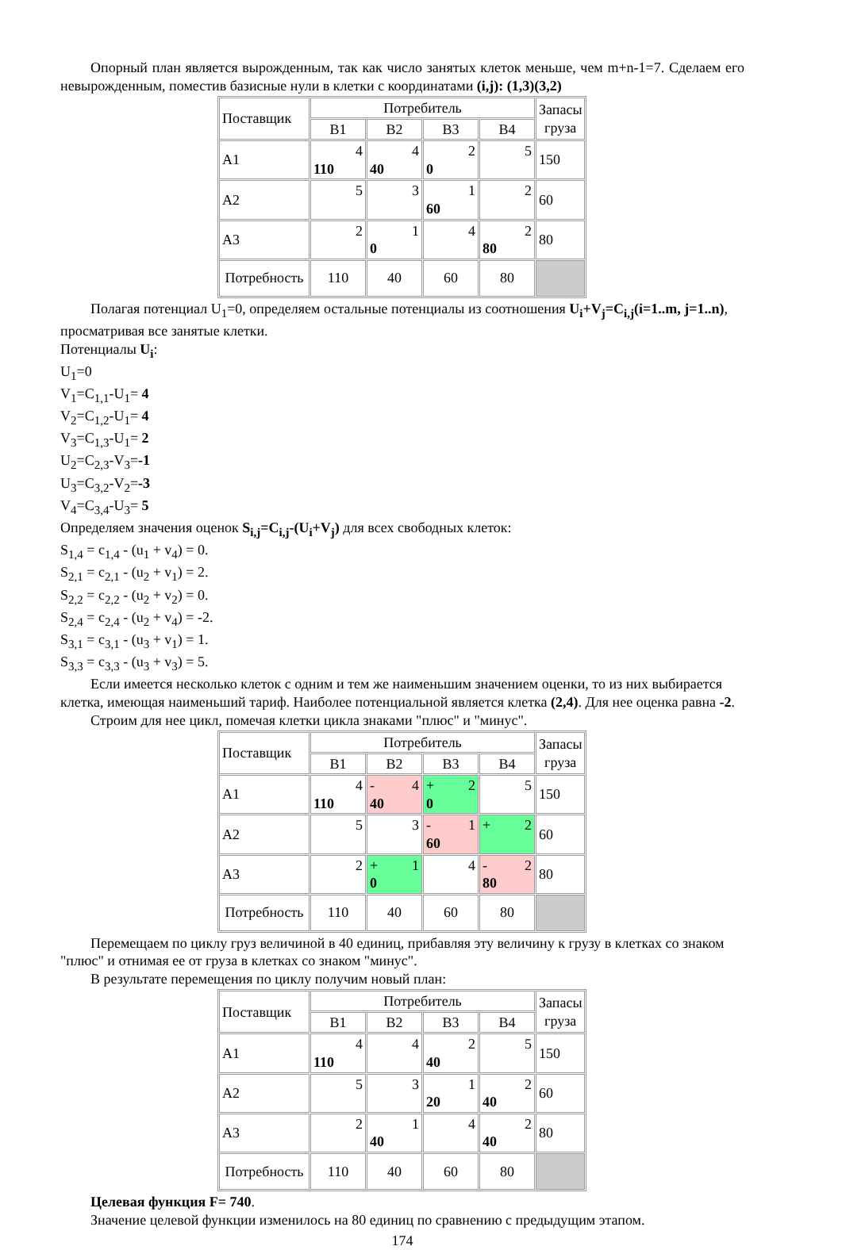Опорный план является вырожденным, так как число занятых клеток меньше, чем m+n-1=7. Сделаем его невырожденным, поместив базисные нули в клетки с координатами (i,j): (1,3)(3,2)
| Поставщик | Потребитель | | | | Запасы груза |
| | B1 | B2 | B3 | B4 | |
| A1 | 4 110 | 4 40 | 2 0 | 5 | 150 |
| A2 | 5 | 3 | 1 60 | 2 | 60 |
| A3 | 2 | 1 0 | 4 | 2 80 | 80 |
| Потребность | 110 | 40 | 60 | 80 | |
Полагая потенциал U<sub>1</sub>=0, определяем остальные потенциалы из соотношения U<sub>i</sub>+V<sub>j</sub>=C<sub>i,j</sub>(i=1..m, j=1..n), просматривая все занятые клетки.
Потенциалы U<sub>i</sub>:
U<sub>1</sub>=0
V<sub>1</sub>=C<sub>1,1</sub>-U<sub>1</sub>= 4
V<sub>2</sub>=C<sub>1,2</sub>-U<sub>1</sub>= 4
V<sub>3</sub>=C<sub>1,3</sub>-U<sub>1</sub>= 2
U<sub>2</sub>=C<sub>2,3</sub>-V<sub>3</sub>=-1
U<sub>3</sub>=C<sub>3,2</sub>-V<sub>2</sub>=-3
V<sub>4</sub>=C<sub>3,4</sub>-U<sub>3</sub>= 5
Определяем значения оценок S<sub>i,j</sub>=C<sub>i,j</sub>-(U<sub>i</sub>+V<sub>j</sub>) для всех свободных клеток:
S<sub>1,4</sub> = c<sub>1,4</sub> - (u<sub>1</sub> + v<sub>4</sub>) = 0.
S<sub>2,1</sub> = c<sub>2,1</sub> - (u<sub>2</sub> + v<sub>1</sub>) = 2.
S<sub>2,2</sub> = c<sub>2,2</sub> - (u<sub>2</sub> + v<sub>2</sub>) = 0.
S<sub>2,4</sub> = c<sub>2,4</sub> - (u<sub>2</sub> + v<sub>4</sub>) = -2.
S<sub>3,1</sub> = c<sub>3,1</sub> - (u<sub>3</sub> + v<sub>1</sub>) = 1.
S<sub>3,3</sub> = c<sub>3,3</sub> - (u<sub>3</sub> + v<sub>3</sub>) = 5.
Если имеется несколько клеток с одним и тем же наименьшим значением оценки, то из них выбирается клетка, имеющая наименьший тариф. Наиболее потенциальной является клетка (2,4). Для нее оценка равна -2.
Строим для нее цикл, помечая клетки цикла знаками "плюс" и "минус".
| Поставщик | Потребитель | | | | Запасы груза |
| | B1 | B2 | B3 | B4 | |
| A1 | 4 110 | - 4 40 | + 2 0 | 5 | 150 |
| A2 | 5 | 3 | - 1 60 | + 2 | 60 |
| A3 | 2 | + 1 0 | 4 | - 2 80 | 80 |
| Потребность | 110 | 40 | 60 | 80 | |
Перемещаем по циклу груз величиной в 40 единиц, прибавляя эту величину к грузу в клетках со знаком "плюс" и отнимая ее от груза в клетках со знаком "минус".
В результате перемещения по циклу получим новый план:
| Поставщик | Потребитель | | | | Запасы груза |
| | B1 | B2 | B3 | B4 | |
| A1 | 4 110 | 4 | 2 40 | 5 | 150 |
| A2 | 5 | 3 | 1 20 | 2 40 | 60 |
| A3 | 2 | 1 40 | 4 | 2 40 | 80 |
| Потребность | 110 | 40 | 60 | 80 | |
Целевая функция F= 740.
Значение целевой функции изменилось на 80 единиц по сравнению с предыдущим этапом.
174